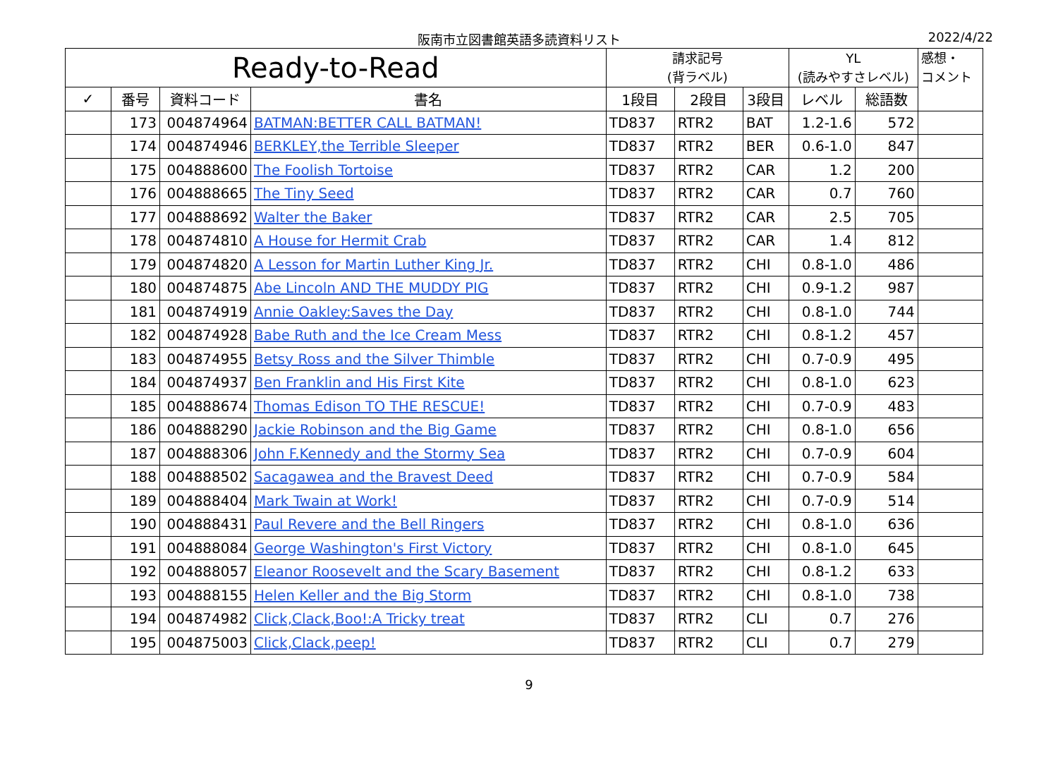阪南市立図書館英語多読資料リスト 2022/4/22
| Ready-to-Read | | | | 請求記号 (背ラベル) | | | YL (読みやすさレベル) | | 感想・ コメント |
| --- | --- | --- | --- | --- | --- | --- | --- | --- | --- |
| ✓ | 番号 | 資料コード | 書名 | 1段目 | 2段目 | 3段目 | レベル | 総語数 | |
| | 173 | 004874964 | BATMAN:BETTER CALL BATMAN! | TD837 | RTR2 | BAT | 1.2-1.6 | 572 | |
| | 174 | 004874946 | BERKLEY,the Terrible Sleeper | TD837 | RTR2 | BER | 0.6-1.0 | 847 | |
| | 175 | 004888600 | The Foolish Tortoise | TD837 | RTR2 | CAR | 1.2 | 200 | |
| | 176 | 004888665 | The Tiny Seed | TD837 | RTR2 | CAR | 0.7 | 760 | |
| | 177 | 004888692 | Walter the Baker | TD837 | RTR2 | CAR | 2.5 | 705 | |
| | 178 | 004874810 | A House for Hermit Crab | TD837 | RTR2 | CAR | 1.4 | 812 | |
| | 179 | 004874820 | A Lesson for Martin Luther King Jr. | TD837 | RTR2 | CHI | 0.8-1.0 | 486 | |
| | 180 | 004874875 | Abe Lincoln AND THE MUDDY PIG | TD837 | RTR2 | CHI | 0.9-1.2 | 987 | |
| | 181 | 004874919 | Annie Oakley:Saves the Day | TD837 | RTR2 | CHI | 0.8-1.0 | 744 | |
| | 182 | 004874928 | Babe Ruth and the Ice Cream Mess | TD837 | RTR2 | CHI | 0.8-1.2 | 457 | |
| | 183 | 004874955 | Betsy Ross and the Silver Thimble | TD837 | RTR2 | CHI | 0.7-0.9 | 495 | |
| | 184 | 004874937 | Ben Franklin and His First Kite | TD837 | RTR2 | CHI | 0.8-1.0 | 623 | |
| | 185 | 004888674 | Thomas Edison TO THE RESCUE! | TD837 | RTR2 | CHI | 0.7-0.9 | 483 | |
| | 186 | 004888290 | Jackie Robinson and the Big Game | TD837 | RTR2 | CHI | 0.8-1.0 | 656 | |
| | 187 | 004888306 | John F.Kennedy and the Stormy Sea | TD837 | RTR2 | CHI | 0.7-0.9 | 604 | |
| | 188 | 004888502 | Sacagawea and the Bravest Deed | TD837 | RTR2 | CHI | 0.7-0.9 | 584 | |
| | 189 | 004888404 | Mark Twain at Work! | TD837 | RTR2 | CHI | 0.7-0.9 | 514 | |
| | 190 | 004888431 | Paul Revere and the Bell Ringers | TD837 | RTR2 | CHI | 0.8-1.0 | 636 | |
| | 191 | 004888084 | George Washington's First Victory | TD837 | RTR2 | CHI | 0.8-1.0 | 645 | |
| | 192 | 004888057 | Eleanor Roosevelt and the Scary Basement | TD837 | RTR2 | CHI | 0.8-1.2 | 633 | |
| | 193 | 004888155 | Helen Keller and the Big Storm | TD837 | RTR2 | CHI | 0.8-1.0 | 738 | |
| | 194 | 004874982 | Click,Clack,Boo!:A Tricky treat | TD837 | RTR2 | CLI | 0.7 | 276 | |
| | 195 | 004875003 | Click,Clack,peep! | TD837 | RTR2 | CLI | 0.7 | 279 | |
9